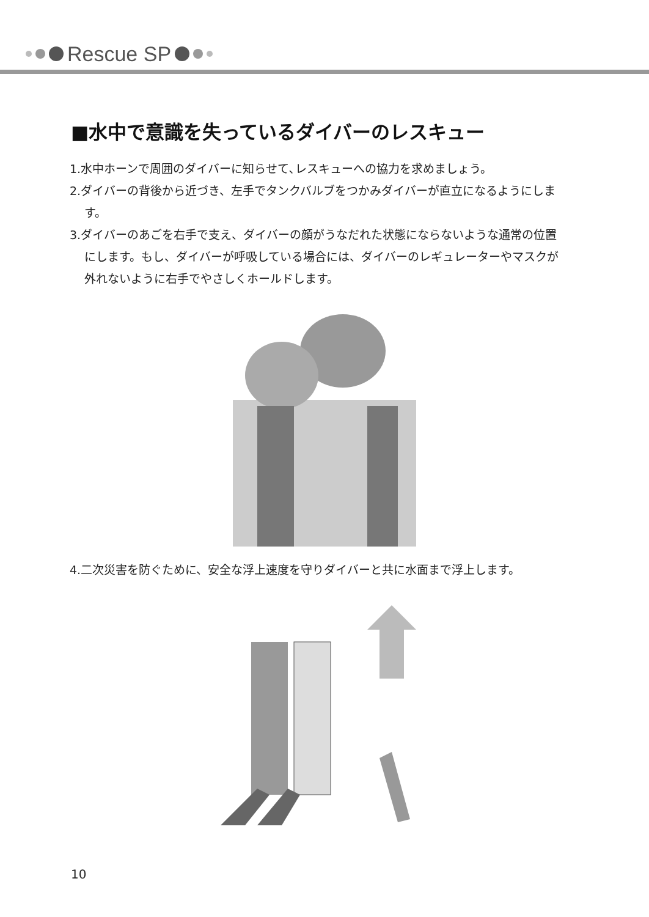Rescue SP
■水中で意識を失っているダイバーのレスキュー
1.水中ホーンで周囲のダイバーに知らせて､レスキューへの協力を求めましょう。
2.ダイバーの背後から近づき、左手でタンクバルブをつかみダイバーが直立になるようにします。
3.ダイバーのあごを右手で支え、ダイバーの顔がうなだれた状態にならないような通常の位置にします。もし、ダイバーが呼吸している場合には、ダイバーのレギュレーターやマスクが外れないように右手でやさしくホールドします。
4.二次災害を防ぐために、安全な浮上速度を守りダイバーと共に水面まで浮上します。
10